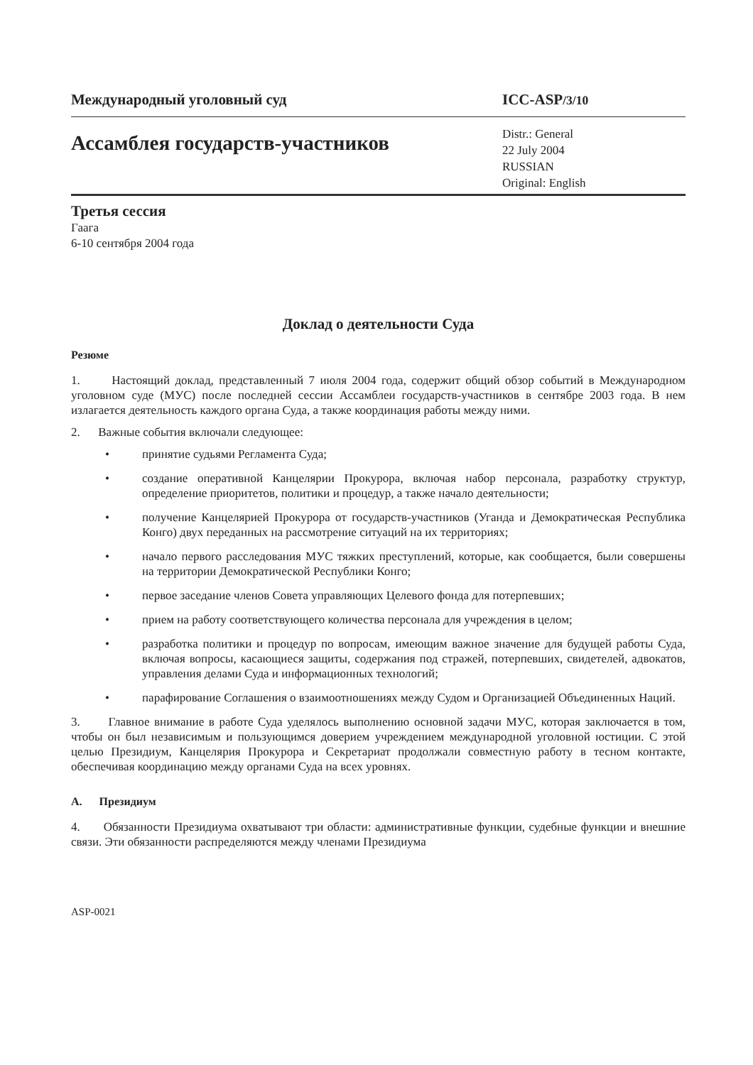Международный уголовный суд ICC-ASP/3/10
Ассамблея государств-участников
Distr.: General
22 July 2004
RUSSIAN
Original: English
Третья сессия
Гаага
6-10 сентября 2004 года
Доклад о деятельности Суда
Резюме
1. Настоящий доклад, представленный 7 июля 2004 года, содержит общий обзор событий в Международном уголовном суде (МУС) после последней сессии Ассамблеи государств-участников в сентябре 2003 года. В нем излагается деятельность каждого органа Суда, а также координация работы между ними.
2. Важные события включали следующее:
• принятие судьями Регламента Суда;
• создание оперативной Канцелярии Прокурора, включая набор персонала, разработку структур, определение приоритетов, политики и процедур, а также начало деятельности;
• получение Канцелярией Прокурора от государств-участников (Уганда и Демократическая Республика Конго) двух переданных на рассмотрение ситуаций на их территориях;
• начало первого расследования МУС тяжких преступлений, которые, как сообщается, были совершены на территории Демократической Республики Конго;
• первое заседание членов Совета управляющих Целевого фонда для потерпевших;
• прием на работу соответствующего количества персонала для учреждения в целом;
• разработка политики и процедур по вопросам, имеющим важное значение для будущей работы Суда, включая вопросы, касающиеся защиты, содержания под стражей, потерпевших, свидетелей, адвокатов, управления делами Суда и информационных технологий;
• парафирование Соглашения о взаимоотношениях между Судом и Организацией Объединенных Наций.
3. Главное внимание в работе Суда уделялось выполнению основной задачи МУС, которая заключается в том, чтобы он был независимым и пользующимся доверием учреждением международной уголовной юстиции. С этой целью Президиум, Канцелярия Прокурора и Секретариат продолжали совместную работу в тесном контакте, обеспечивая координацию между органами Суда на всех уровнях.
A. Президиум
4. Обязанности Президиума охватывают три области: административные функции, судебные функции и внешние связи. Эти обязанности распределяются между членами Президиума
ASP-0021